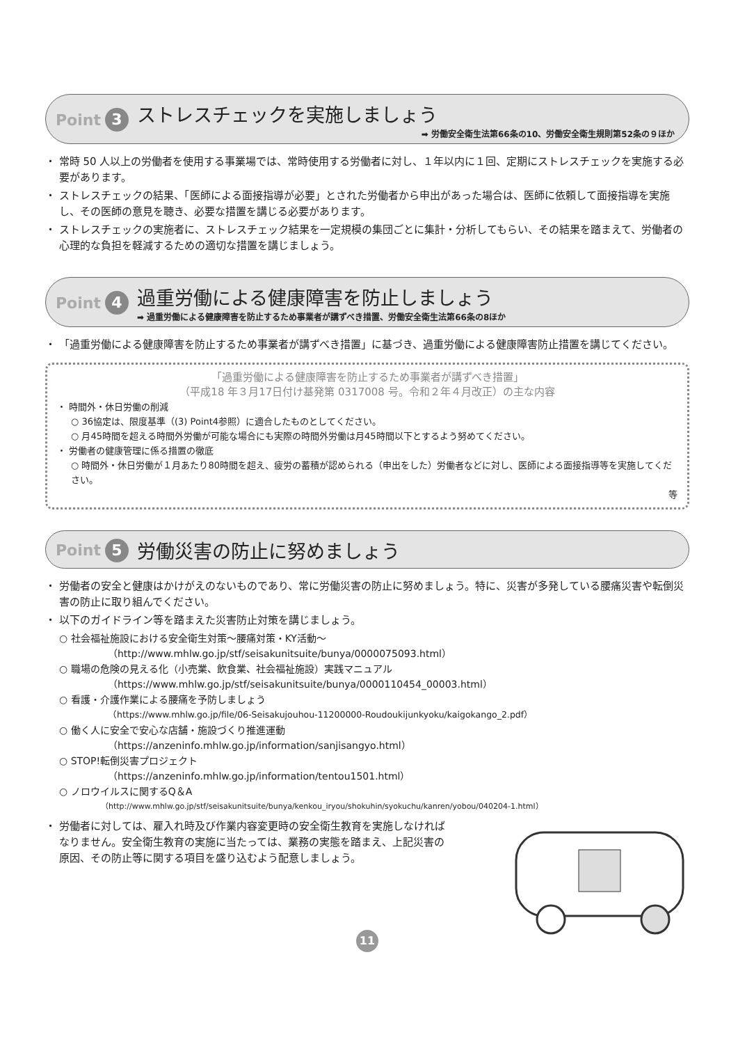Point 3
ストレスチェックを実施しましょう
➡ 労働安全衛生法第66条の10、労働安全衛生規則第52条の９ほか
・ 常時 50 人以上の労働者を使用する事業場では、常時使用する労働者に対し、１年以内に１回、定期にストレスチェックを実施する必要があります。
・ ストレスチェックの結果、「医師による面接指導が必要」とされた労働者から申出があった場合は、医師に依頼して面接指導を実施し、その医師の意見を聴き、必要な措置を講じる必要があります。
・ ストレスチェックの実施者に、ストレスチェック結果を一定規模の集団ごとに集計・分析してもらい、その結果を踏まえて、労働者の心理的な負担を軽減するための適切な措置を講じましょう。
Point 4
過重労働による健康障害を防止しましょう
➡ 過重労働による健康障害を防止するため事業者が講ずべき措置、労働安全衛生法第66条の8ほか
・ 「過重労働による健康障害を防止するため事業者が講ずべき措置」に基づき、過重労働による健康障害防止措置を講じてください。
「過重労働による健康障害を防止するため事業者が講ずべき措置」
（平成18 年３月17日付け基発第 0317008 号。令和２年４月改正）の主な内容
・ 時間外・休日労働の削減
○ 36協定は、限度基準（(3) Point4参照）に適合したものとしてください。
○ 月45時間を超える時間外労働が可能な場合にも実際の時間外労働は月45時間以下とするよう努めてください。
・ 労働者の健康管理に係る措置の徹底
○ 時間外・休日労働が１月あたり80時間を超え、疲労の蓄積が認められる（申出をした）労働者などに対し、医師による面接指導等を実施してください。
等
Point 5
労働災害の防止に努めましょう
・ 労働者の安全と健康はかけがえのないものであり、常に労働災害の防止に努めましょう。特に、災害が多発している腰痛災害や転倒災害の防止に取り組んでください。
・ 以下のガイドライン等を踏まえた災害防止対策を講じましょう。
○ 社会福祉施設における安全衛生対策～腰痛対策・KY活動～
（http://www.mhlw.go.jp/stf/seisakunitsuite/bunya/0000075093.html）
○ 職場の危険の見える化（小売業、飲食業、社会福祉施設）実践マニュアル
（https://www.mhlw.go.jp/stf/seisakunitsuite/bunya/0000110454_00003.html）
○ 看護・介護作業による腰痛を予防しましょう
（https://www.mhlw.go.jp/file/06-Seisakujouhou-11200000-Roudoukijunkyoku/kaigokango_2.pdf）
○ 働く人に安全で安心な店舗・施設づくり推進運動
（https://anzeninfo.mhlw.go.jp/information/sanjisangyo.html）
○ STOP!転倒災害プロジェクト
（https://anzeninfo.mhlw.go.jp/information/tentou1501.html）
○ ノロウイルスに関するQ＆A
（http://www.mhlw.go.jp/stf/seisakunitsuite/bunya/kenkou_iryou/shokuhin/syokuchu/kanren/yobou/040204-1.html）
・ 労働者に対しては、雇入れ時及び作業内容変更時の安全衛生教育を実施しなければなりません。安全衛生教育の実施に当たっては、業務の実態を踏まえ、上記災害の原因、その防止等に関する項目を盛り込むよう配意しましょう。
11